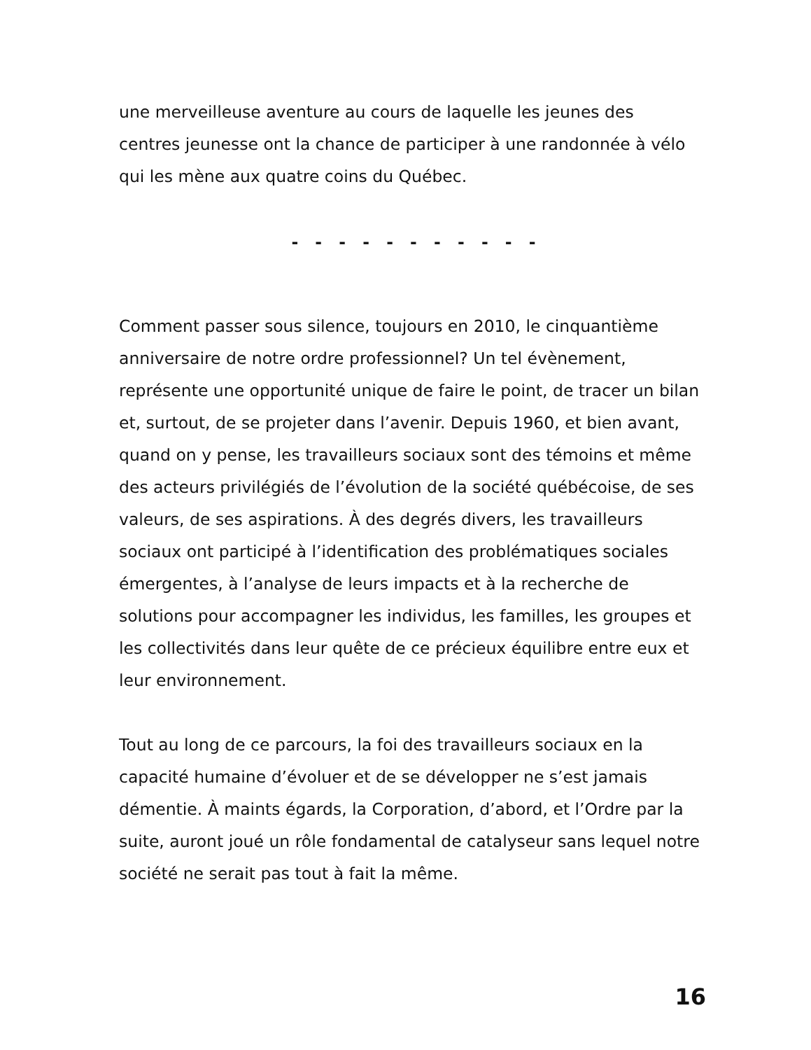une merveilleuse aventure au cours de laquelle les jeunes des centres jeunesse ont la chance de participer à une randonnée à vélo qui les mène aux quatre coins du Québec.
- - - - - - - - - - -
Comment passer sous silence, toujours en 2010, le cinquantième anniversaire de notre ordre professionnel? Un tel évènement, représente une opportunité unique de faire le point, de tracer un bilan et, surtout, de se projeter dans l’avenir. Depuis 1960, et bien avant, quand on y pense, les travailleurs sociaux sont des témoins et même des acteurs privilégiés de l’évolution de la société québécoise, de ses valeurs, de ses aspirations. À des degrés divers, les travailleurs sociaux ont participé à l’identification des problématiques sociales émergentes, à l’analyse de leurs impacts et à la recherche de solutions pour accompagner les individus, les familles, les groupes et les collectivités dans leur quête de ce précieux équilibre entre eux et leur environnement.
Tout au long de ce parcours, la foi des travailleurs sociaux en la capacité humaine d’évoluer et de se développer ne s’est jamais démentie. À maints égards, la Corporation, d’abord, et l’Ordre par la suite, auront joué un rôle fondamental de catalyseur sans lequel notre société ne serait pas tout à fait la même.
16